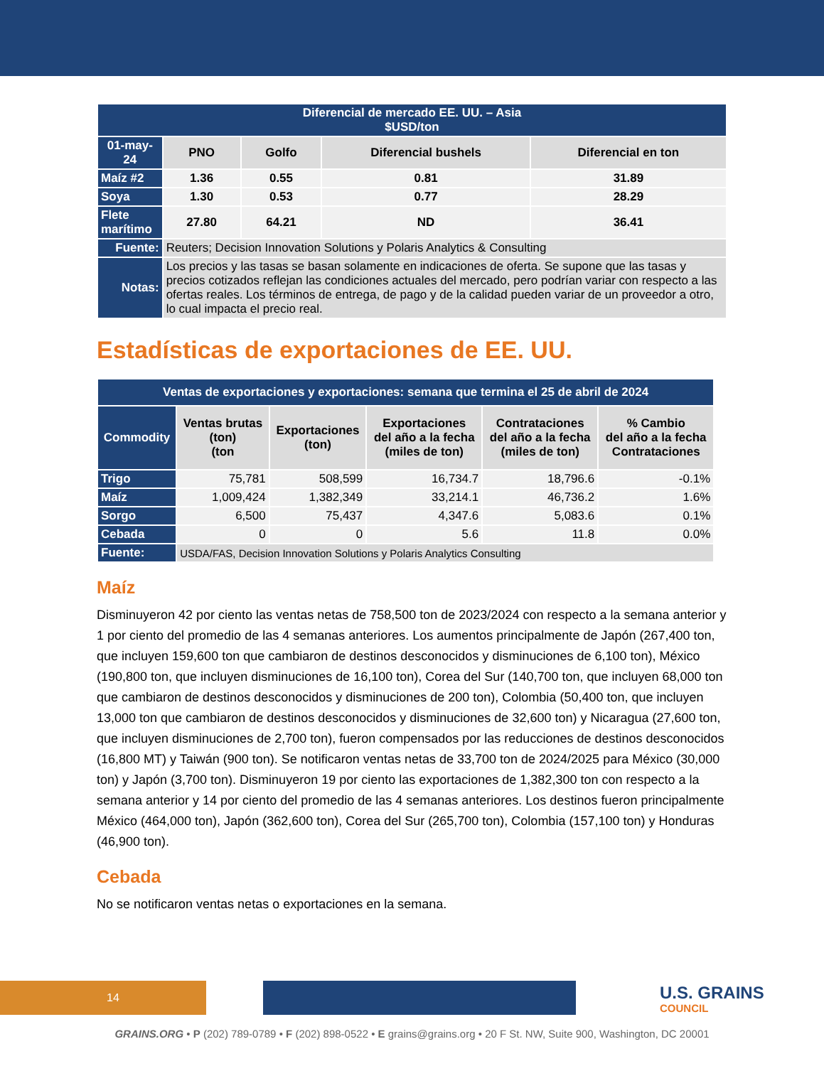| Diferencial de mercado EE. UU. – Asia $USD/ton | | | | |
| --- | --- | --- | --- | --- |
| 01-may-24 | PNO | Golfo | Diferencial bushels | Diferencial en ton |
| Maíz #2 | 1.36 | 0.55 | 0.81 | 31.89 |
| Soya | 1.30 | 0.53 | 0.77 | 28.29 |
| Flete marítimo | 27.80 | 64.21 | ND | 36.41 |
| Fuente: | Reuters; Decision Innovation Solutions y Polaris Analytics & Consulting | | | |
| Notas: | Los precios y las tasas se basan solamente en indicaciones de oferta. Se supone que las tasas y precios cotizados reflejan las condiciones actuales del mercado, pero podrían variar con respecto a las ofertas reales. Los términos de entrega, de pago y de la calidad pueden variar de un proveedor a otro, lo cual impacta el precio real. | | | |
Estadísticas de exportaciones de EE. UU.
| Ventas de exportaciones y exportaciones: semana que termina el 25 de abril de 2024 | | | | | |
| --- | --- | --- | --- | --- | --- |
| Commodity | Ventas brutas (ton) (ton | Exportaciones (ton) | Exportaciones del año a la fecha (miles de ton) | Contrataciones del año a la fecha (miles de ton) | % Cambio del año a la fecha Contrataciones |
| Trigo | 75,781 | 508,599 | 16,734.7 | 18,796.6 | -0.1% |
| Maíz | 1,009,424 | 1,382,349 | 33,214.1 | 46,736.2 | 1.6% |
| Sorgo | 6,500 | 75,437 | 4,347.6 | 5,083.6 | 0.1% |
| Cebada | 0 | 0 | 5.6 | 11.8 | 0.0% |
| Fuente: | USDA/FAS, Decision Innovation Solutions y Polaris Analytics Consulting | | | | |
Maíz
Disminuyeron 42 por ciento las ventas netas de 758,500 ton de 2023/2024 con respecto a la semana anterior y 1 por ciento del promedio de las 4 semanas anteriores. Los aumentos principalmente de Japón (267,400 ton, que incluyen 159,600 ton que cambiaron de destinos desconocidos y disminuciones de 6,100 ton), México (190,800 ton, que incluyen disminuciones de 16,100 ton), Corea del Sur (140,700 ton, que incluyen 68,000 ton que cambiaron de destinos desconocidos y disminuciones de 200 ton), Colombia (50,400 ton, que incluyen 13,000 ton que cambiaron de destinos desconocidos y disminuciones de 32,600 ton) y Nicaragua (27,600 ton, que incluyen disminuciones de 2,700 ton), fueron compensados por las reducciones de destinos desconocidos (16,800 MT) y Taiwán (900 ton). Se notificaron ventas netas de 33,700 ton de 2024/2025 para México (30,000 ton) y Japón (3,700 ton). Disminuyeron 19 por ciento las exportaciones de 1,382,300 ton con respecto a la semana anterior y 14 por ciento del promedio de las 4 semanas anteriores. Los destinos fueron principalmente México (464,000 ton), Japón (362,600 ton), Corea del Sur (265,700 ton), Colombia (157,100 ton) y Honduras (46,900 ton).
Cebada
No se notificaron ventas netas o exportaciones en la semana.
14 U.S. GRAINS
COUNCIL
GRAINS.ORG • P (202) 789-0789 • F (202) 898-0522 • E grains@grains.org • 20 F St. NW, Suite 900, Washington, DC 20001